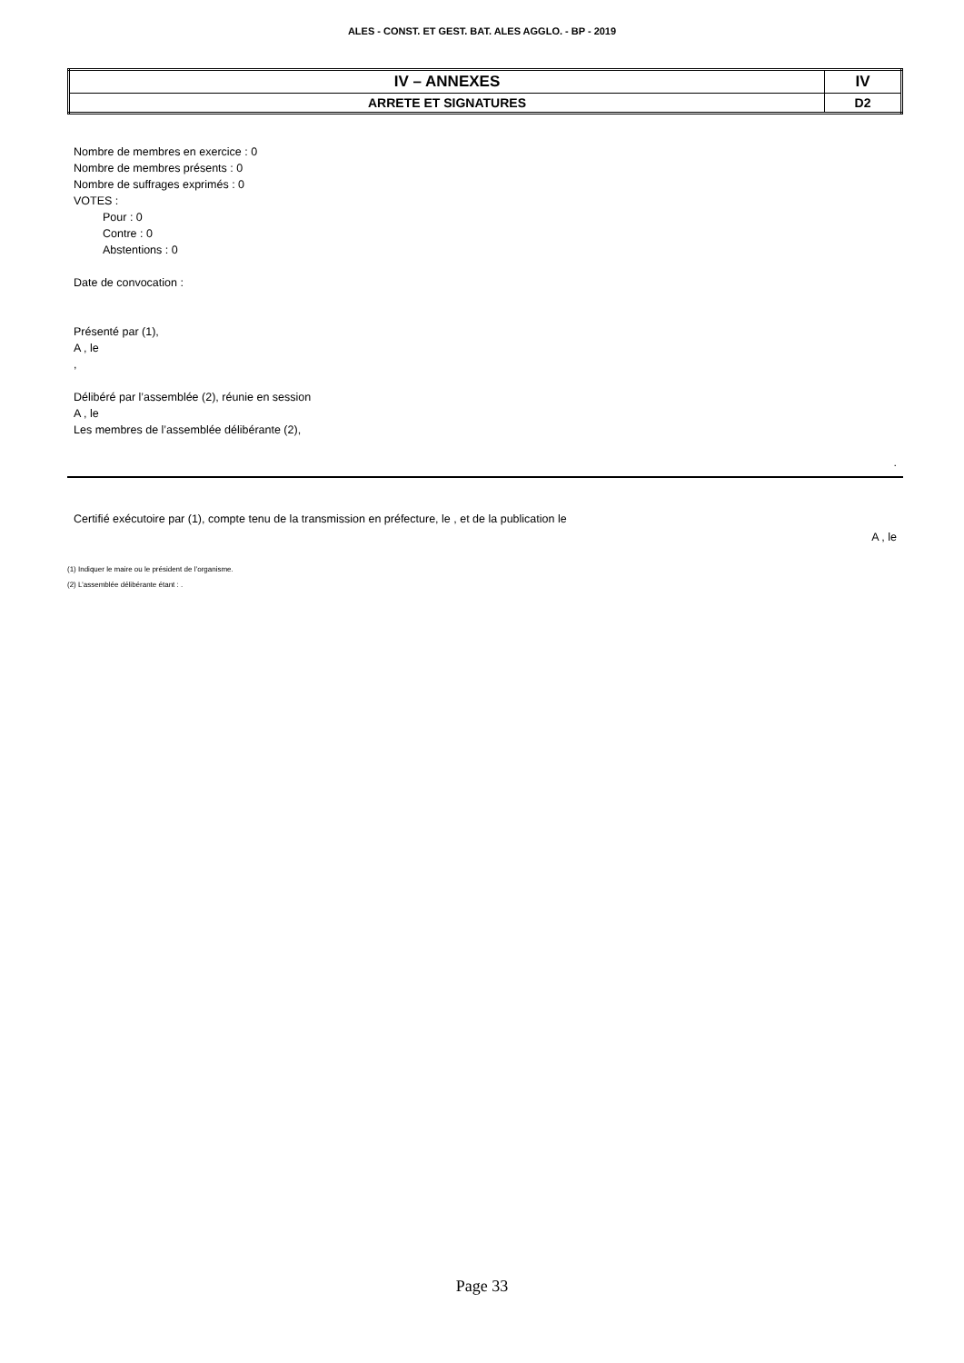ALES - CONST. ET GEST. BAT. ALES AGGLO. - BP - 2019
| IV – ANNEXES | IV |
| ARRETE ET SIGNATURES | D2 |
Nombre de membres en exercice : 0
Nombre de membres présents : 0
Nombre de suffrages exprimés : 0
VOTES :
Pour : 0
Contre : 0
Abstentions : 0
Date de convocation :
Présenté par (1),
A , le
,
Délibéré par l’assemblée (2), réunie en session
A , le
Les membres de l’assemblée délibérante (2),
.
Certifié exécutoire par (1), compte tenu de la transmission en préfecture, le , et de la publication le
A , le
(1) Indiquer le maire ou le président de l’organisme.
(2) L’assemblée délibérante étant : .
Page 33